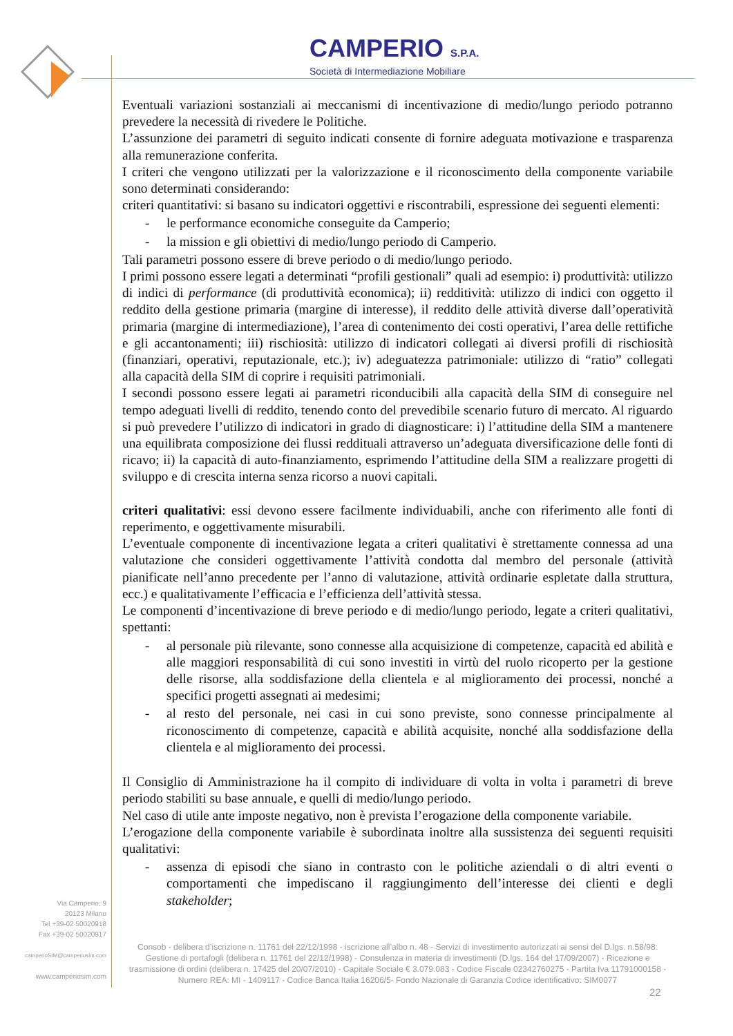CAMPERIO S.P.A.
Società di Intermediazione Mobiliare
Eventuali variazioni sostanziali ai meccanismi di incentivazione di medio/lungo periodo potranno prevedere la necessità di rivedere le Politiche.
L’assunzione dei parametri di seguito indicati consente di fornire adeguata motivazione e trasparenza alla remunerazione conferita.
I criteri che vengono utilizzati per la valorizzazione e il riconoscimento della componente variabile sono determinati considerando:
criteri quantitativi: si basano su indicatori oggettivi e riscontrabili, espressione dei seguenti elementi:
- le performance economiche conseguite da Camperio;
- la mission e gli obiettivi di medio/lungo periodo di Camperio.
Tali parametri possono essere di breve periodo o di medio/lungo periodo.
I primi possono essere legati a determinati “profili gestionali” quali ad esempio: i) produttività: utilizzo di indici di performance (di produttività economica); ii) redditività: utilizzo di indici con oggetto il reddito della gestione primaria (margine di interesse), il reddito delle attività diverse dall’operatività primaria (margine di intermediazione), l’area di contenimento dei costi operativi, l’area delle rettifiche e gli accantonamenti; iii) rischiosità: utilizzo di indicatori collegati ai diversi profili di rischiosità (finanziari, operativi, reputazionale, etc.); iv) adeguatezza patrimoniale: utilizzo di “ratio” collegati alla capacità della SIM di coprire i requisiti patrimoniali.
I secondi possono essere legati ai parametri riconducibili alla capacità della SIM di conseguire nel tempo adeguati livelli di reddito, tenendo conto del prevedibile scenario futuro di mercato. Al riguardo si può prevedere l’utilizzo di indicatori in grado di diagnosticare: i) l’attitudine della SIM a mantenere una equilibrata composizione dei flussi reddituali attraverso un’adeguata diversificazione delle fonti di ricavo; ii) la capacità di auto-finanziamento, esprimendo l’attitudine della SIM a realizzare progetti di sviluppo e di crescita interna senza ricorso a nuovi capitali.
criteri qualitativi: essi devono essere facilmente individuabili, anche con riferimento alle fonti di reperimento, e oggettivamente misurabili.
L’eventuale componente di incentivazione legata a criteri qualitativi è strettamente connessa ad una valutazione che consideri oggettivamente l’attività condotta dal membro del personale (attività pianificate nell’anno precedente per l’anno di valutazione, attività ordinarie espletate dalla struttura, ecc.) e qualitativamente l’efficacia e l’efficienza dell’attività stessa.
Le componenti d’incentivazione di breve periodo e di medio/lungo periodo, legate a criteri qualitativi, spettanti:
- al personale più rilevante, sono connesse alla acquisizione di competenze, capacità ed abilità e alle maggiori responsabilità di cui sono investiti in virtù del ruolo ricoperto per la gestione delle risorse, alla soddisfazione della clientela e al miglioramento dei processi, nonché a specifici progetti assegnati ai medesimi;
- al resto del personale, nei casi in cui sono previste, sono connesse principalmente al riconoscimento di competenze, capacità e abilità acquisite, nonché alla soddisfazione della clientela e al miglioramento dei processi.
Il Consiglio di Amministrazione ha il compito di individuare di volta in volta i parametri di breve periodo stabiliti su base annuale, e quelli di medio/lungo periodo.
Nel caso di utile ante imposte negativo, non è prevista l’erogazione della componente variabile.
L’erogazione della componente variabile è subordinata inoltre alla sussistenza dei seguenti requisiti qualitativi:
- assenza di episodi che siano in contrasto con le politiche aziendali o di altri eventi o comportamenti che impediscano il raggiungimento dell’interesse dei clienti e degli stakeholder;
Via Camperio, 9
20123 Milano
Tel +39-02 50020918
Fax +39-02 50020917
camperioSIM@camperiosim.com
www.camperiosim.com
Consob - delibera d’iscrizione n. 11761 del 22/12/1998 - iscrizione all’albo n. 48 - Servizi di investimento autorizzati ai sensi del D.lgs. n.58/98: Gestione di portafogli (delibera n. 11761 del 22/12/1998) - Consulenza in materia di investimenti (D.lgs. 164 del 17/09/2007) - Ricezione e trasmissione di ordini (delibera n. 17425 del 20/07/2010) - Capitale Sociale € 3.079.083 - Codice Fiscale 02342760275 - Partita Iva 11791000158 - Numero REA: MI - 1409117 - Codice Banca Italia 16206/5- Fondo Nazionale di Garanzia Codice identificativo: SIM0077
22